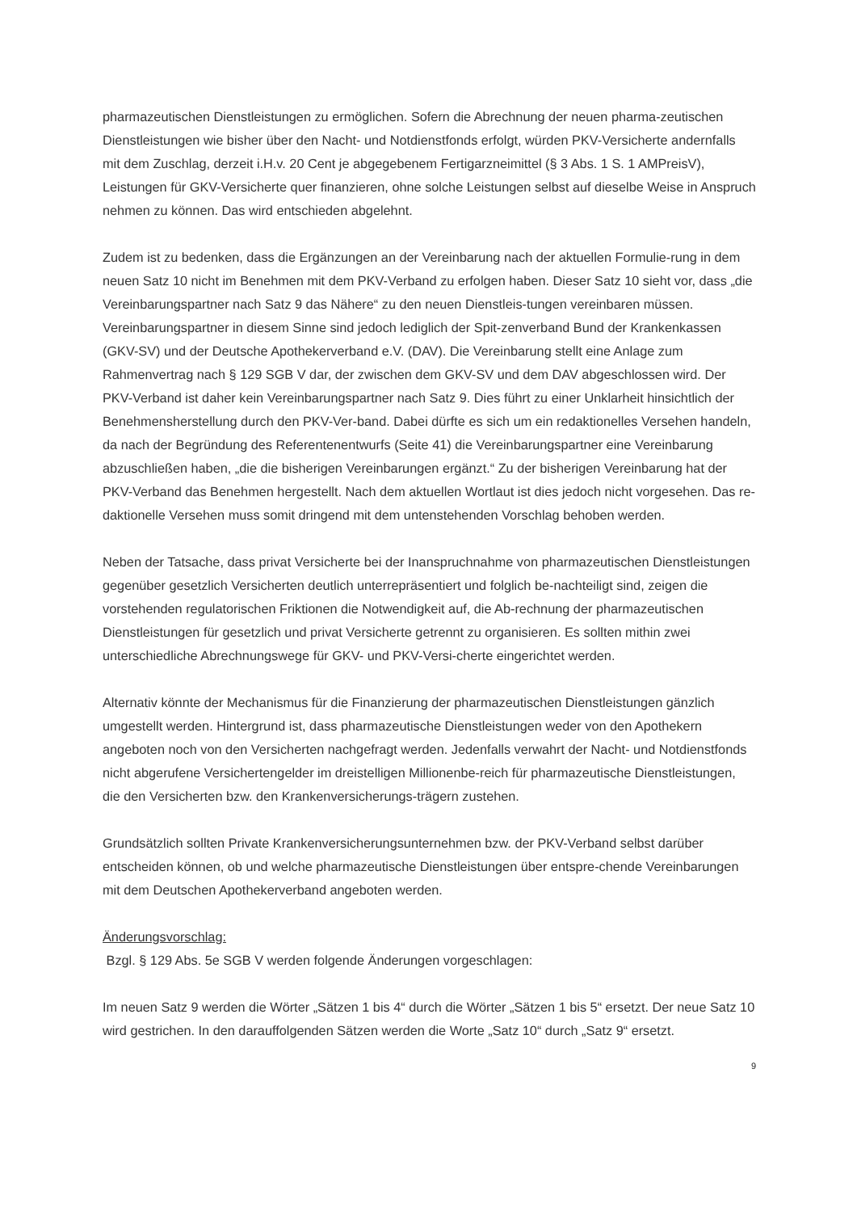pharmazeutischen Dienstleistungen zu ermöglichen. Sofern die Abrechnung der neuen pharma-zeutischen Dienstleistungen wie bisher über den Nacht- und Notdienstfonds erfolgt, würden PKV-Versicherte andernfalls mit dem Zuschlag, derzeit i.H.v. 20 Cent je abgegebenem Fertigarzneimittel (§ 3 Abs. 1 S. 1 AMPreisV), Leistungen für GKV-Versicherte quer finanzieren, ohne solche Leistungen selbst auf dieselbe Weise in Anspruch nehmen zu können. Das wird entschieden abgelehnt.
Zudem ist zu bedenken, dass die Ergänzungen an der Vereinbarung nach der aktuellen Formulie-rung in dem neuen Satz 10 nicht im Benehmen mit dem PKV-Verband zu erfolgen haben. Dieser Satz 10 sieht vor, dass „die Vereinbarungspartner nach Satz 9 das Nähere“ zu den neuen Dienstleis-tungen vereinbaren müssen. Vereinbarungspartner in diesem Sinne sind jedoch lediglich der Spit-zenverband Bund der Krankenkassen (GKV-SV) und der Deutsche Apothekerverband e.V. (DAV). Die Vereinbarung stellt eine Anlage zum Rahmenvertrag nach § 129 SGB V dar, der zwischen dem GKV-SV und dem DAV abgeschlossen wird. Der PKV-Verband ist daher kein Vereinbarungspartner nach Satz 9. Dies führt zu einer Unklarheit hinsichtlich der Benehmensherstellung durch den PKV-Ver-band. Dabei dürfte es sich um ein redaktionelles Versehen handeln, da nach der Begründung des Referentenentwurfs (Seite 41) die Vereinbarungspartner eine Vereinbarung abzuschließen haben, „die die bisherigen Vereinbarungen ergänzt.“ Zu der bisherigen Vereinbarung hat der PKV-Verband das Benehmen hergestellt. Nach dem aktuellen Wortlaut ist dies jedoch nicht vorgesehen. Das re-daktionelle Versehen muss somit dringend mit dem untenstehenden Vorschlag behoben werden.
Neben der Tatsache, dass privat Versicherte bei der Inanspruchnahme von pharmazeutischen Dienstleistungen gegenüber gesetzlich Versicherten deutlich unterrepräsentiert und folglich be-nachteiligt sind, zeigen die vorstehenden regulatorischen Friktionen die Notwendigkeit auf, die Ab-rechnung der pharmazeutischen Dienstleistungen für gesetzlich und privat Versicherte getrennt zu organisieren. Es sollten mithin zwei unterschiedliche Abrechnungswege für GKV- und PKV-Versi-cherte eingerichtet werden.
Alternativ könnte der Mechanismus für die Finanzierung der pharmazeutischen Dienstleistungen gänzlich umgestellt werden. Hintergrund ist, dass pharmazeutische Dienstleistungen weder von den Apothekern angeboten noch von den Versicherten nachgefragt werden. Jedenfalls verwahrt der Nacht- und Notdienstfonds nicht abgerufene Versichertengelder im dreistelligen Millionenbe-reich für pharmazeutische Dienstleistungen, die den Versicherten bzw. den Krankenversicherungs-trägern zustehen.
Grundsätzlich sollten Private Krankenversicherungsunternehmen bzw. der PKV-Verband selbst darüber entscheiden können, ob und welche pharmazeutische Dienstleistungen über entspre-chende Vereinbarungen mit dem Deutschen Apothekerverband angeboten werden.
Änderungsvorschlag:
Bzgl. § 129 Abs. 5e SGB V werden folgende Änderungen vorgeschlagen:
Im neuen Satz 9 werden die Wörter „Sätzen 1 bis 4“ durch die Wörter „Sätzen 1 bis 5“ ersetzt. Der neue Satz 10 wird gestrichen. In den darauffolgenden Sätzen werden die Worte „Satz 10“ durch „Satz 9“ ersetzt.
9